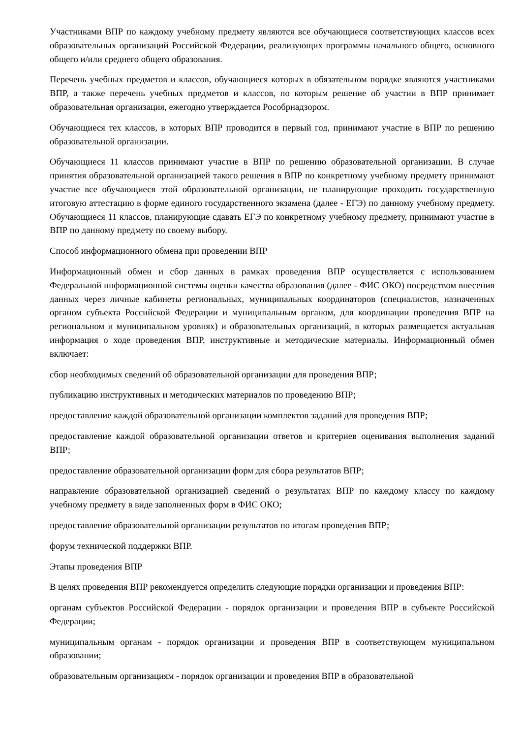Участниками ВПР по каждому учебному предмету являются все обучающиеся соответствующих классов всех образовательных организаций Российской Федерации, реализующих программы начального общего, основного общего и/или среднего общего образования.
Перечень учебных предметов и классов, обучающиеся которых в обязательном порядке являются участниками ВПР, а также перечень учебных предметов и классов, по которым решение об участии в ВПР принимает образовательная организация, ежегодно утверждается Рособрнадзором.
Обучающиеся тех классов, в которых ВПР проводится в первый год, принимают участие в ВПР по решению образовательной организации.
Обучающиеся 11 классов принимают участие в ВПР по решению образовательной организации. В случае принятия образовательной организацией такого решения в ВПР по конкретному учебному предмету принимают участие все обучающиеся этой образовательной организации, не планирующие проходить государственную итоговую аттестацию в форме единого государственного экзамена (далее - ЕГЭ) по данному учебному предмету. Обучающиеся 11 классов, планирующие сдавать ЕГЭ по конкретному учебному предмету, принимают участие в ВПР по данному предмету по своему выбору.
Способ информационного обмена при проведении ВПР
Информационный обмен и сбор данных в рамках проведения ВПР осуществляется с использованием Федеральной информационной системы оценки качества образования (далее - ФИС ОКО) посредством внесения данных через личные кабинеты региональных, муниципальных координаторов (специалистов, назначенных органом субъекта Российской Федерации и муниципальным органом, для координации проведения ВПР на региональном и муниципальном уровнях) и образовательных организаций, в которых размещается актуальная информация о ходе проведения ВПР, инструктивные и методические материалы. Информационный обмен включает:
сбор необходимых сведений об образовательной организации для проведения ВПР;
публикацию инструктивных и методических материалов по проведению ВПР;
предоставление каждой образовательной организации комплектов заданий для проведения ВПР;
предоставление каждой образовательной организации ответов и критериев оценивания выполнения заданий ВПР;
предоставление образовательной организации форм для сбора результатов ВПР;
направление образовательной организацией сведений о результатах ВПР по каждому классу по каждому учебному предмету в виде заполненных форм в ФИС ОКО;
предоставление образовательной организации результатов по итогам проведения ВПР;
форум технической поддержки ВПР.
Этапы проведения ВПР
В целях проведения ВПР рекомендуется определить следующие порядки организации и проведения ВПР:
органам субъектов Российской Федерации - порядок организации и проведения ВПР в субъекте Российской Федерации;
муниципальным органам - порядок организации и проведения ВПР в соответствующем муниципальном образовании;
образовательным организациям - порядок организации и проведения ВПР в образовательной